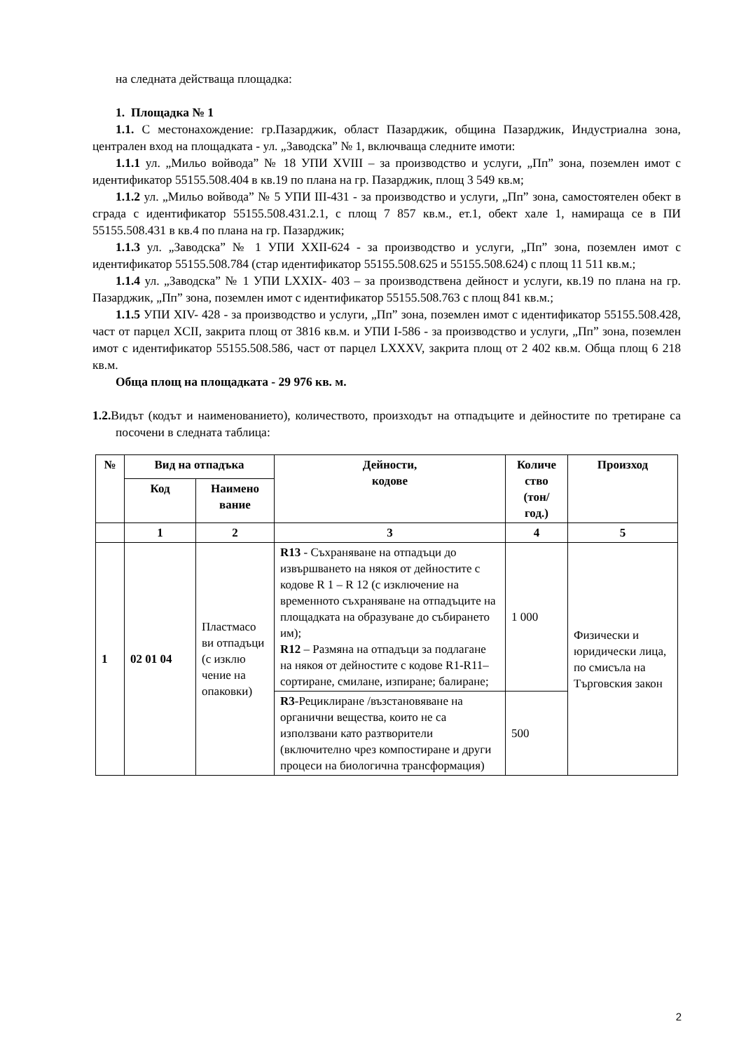на следната действаща площадка:
1. Площадка № 1
1.1. С местонахождение: гр.Пазарджик, област Пазарджик, община Пазарджик, Индустриална зона, централен вход на площадката - ул. „Заводска” № 1, включваща следните имоти:
1.1.1 ул. „Мильо войвода” № 18 УПИ XVIII – за производство и услуги, „Пп” зона, поземлен имот с идентификатор 55155.508.404 в кв.19 по плана на гр. Пазарджик, площ 3 549 кв.м;
1.1.2 ул. „Мильо войвода” № 5 УПИ III-431 - за производство и услуги, „Пп” зона, самостоятелен обект в сграда с идентификатор 55155.508.431.2.1, с площ 7 857 кв.м., ет.1, обект хале 1, намираща се в ПИ 55155.508.431 в кв.4 по плана на гр. Пазарджик;
1.1.3 ул. „Заводска” № 1 УПИ XXII-624 - за производство и услуги, „Пп” зона, поземлен имот с идентификатор 55155.508.784 (стар идентификатор 55155.508.625 и 55155.508.624) с площ 11 511 кв.м.;
1.1.4 ул. „Заводска” № 1 УПИ LXXIX- 403 – за производствена дейност и услуги, кв.19 по плана на гр. Пазарджик, „Пп” зона, поземлен имот с идентификатор 55155.508.763 с площ 841 кв.м.;
1.1.5 УПИ XIV- 428 - за производство и услуги, „Пп” зона, поземлен имот с идентификатор 55155.508.428, част от парцел XCII, закрита площ от 3816 кв.м. и УПИ I-586 - за производство и услуги, „Пп” зона, поземлен имот с идентификатор 55155.508.586, част от парцел LXXXV, закрита площ от 2 402 кв.м. Обща площ 6 218 кв.м.
Обща площ на площадката - 29 976 кв. м.
1.2. Видът (кодът и наименованието), количеството, произходът на отпадъците и дейностите по третиране са посочени в следната таблица:
| № | Вид на отпадъка | | Дейности, кодове | Количе ство (тон/ год.) | Произход |
| --- | --- | --- | --- | --- | --- |
| | Код | Наимено вание | | | |
| | 1 | 2 | 3 | 4 | 5 |
| 1 | 02 01 04 | Пластмасо ви отпадъци (с изклю чение на опаковки) | R13 - Съхраняване на отпадъци до извършването на някоя от дейностите с кодове R 1 – R 12 (с изключение на временното съхраняване на отпадъците на площадката на образуване до събирането им); R12 – Размяна на отпадъци за подлагане на някоя от дейностите с кодове R1-R11– сортиране, смилане, изпиране; балиране; | 1 000 | Физически и юридически лица, по смисъла на Търговския закон |
| | | | R3 -Рециклиране /възстановяване на органични вещества, които не са използвани като разтворители (включително чрез компостиране и други процеси на биологична трансформация) | 500 | |
2